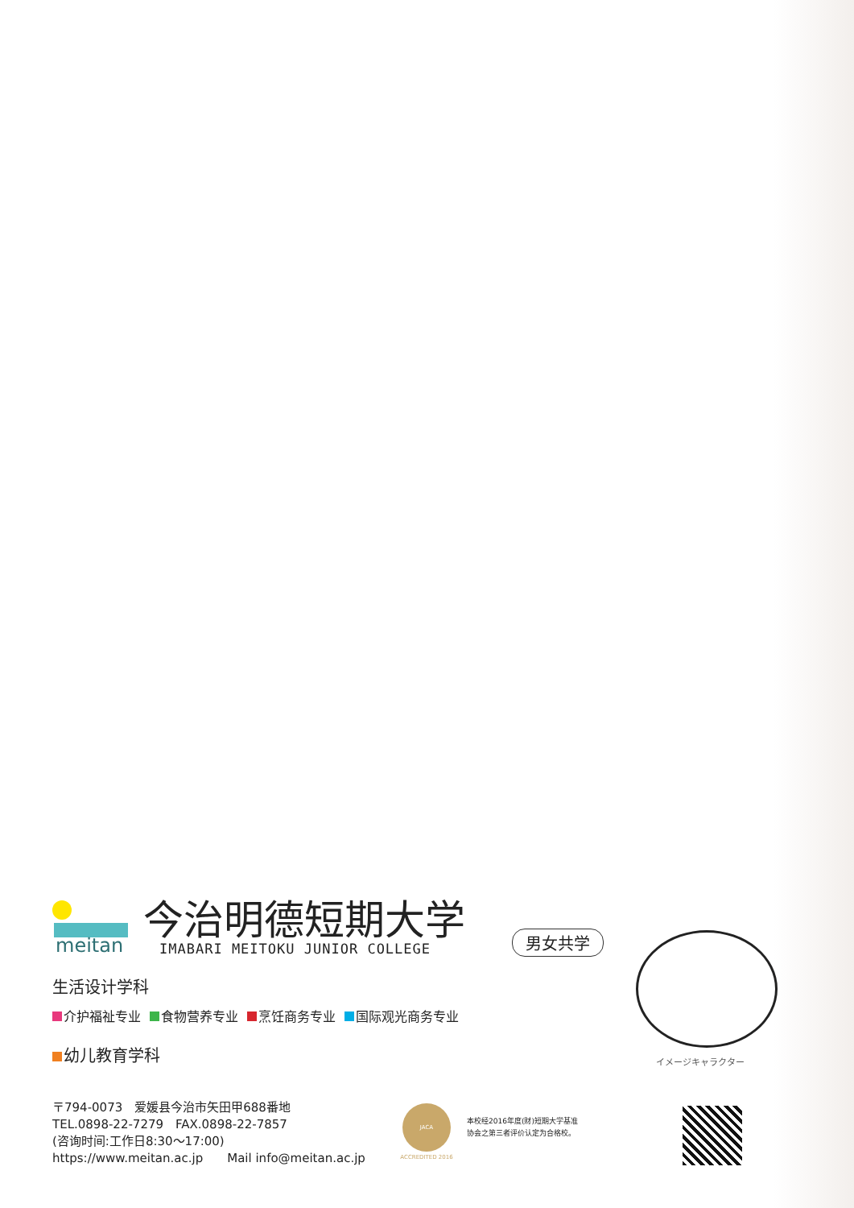meitan
今治明德短期大学
IMABARI MEITOKU JUNIOR COLLEGE
男女共学
生活设计学科
介护福祉专业 食物营养专业 烹饪商务专业 国际观光商务专业
幼儿教育学科
イメージキャラクター
〒794-0073　爱媛县今治市矢田甲688番地
TEL.0898-22-7279　FAX.0898-22-7857
(咨询时间:工作日8:30～17:00)
https://www.meitan.ac.jp　　Mail info@meitan.ac.jp
JACA
ACCREDITED 2016
本校经2016年度(财)短期大学基准
协会之第三者评价认定为合格校。